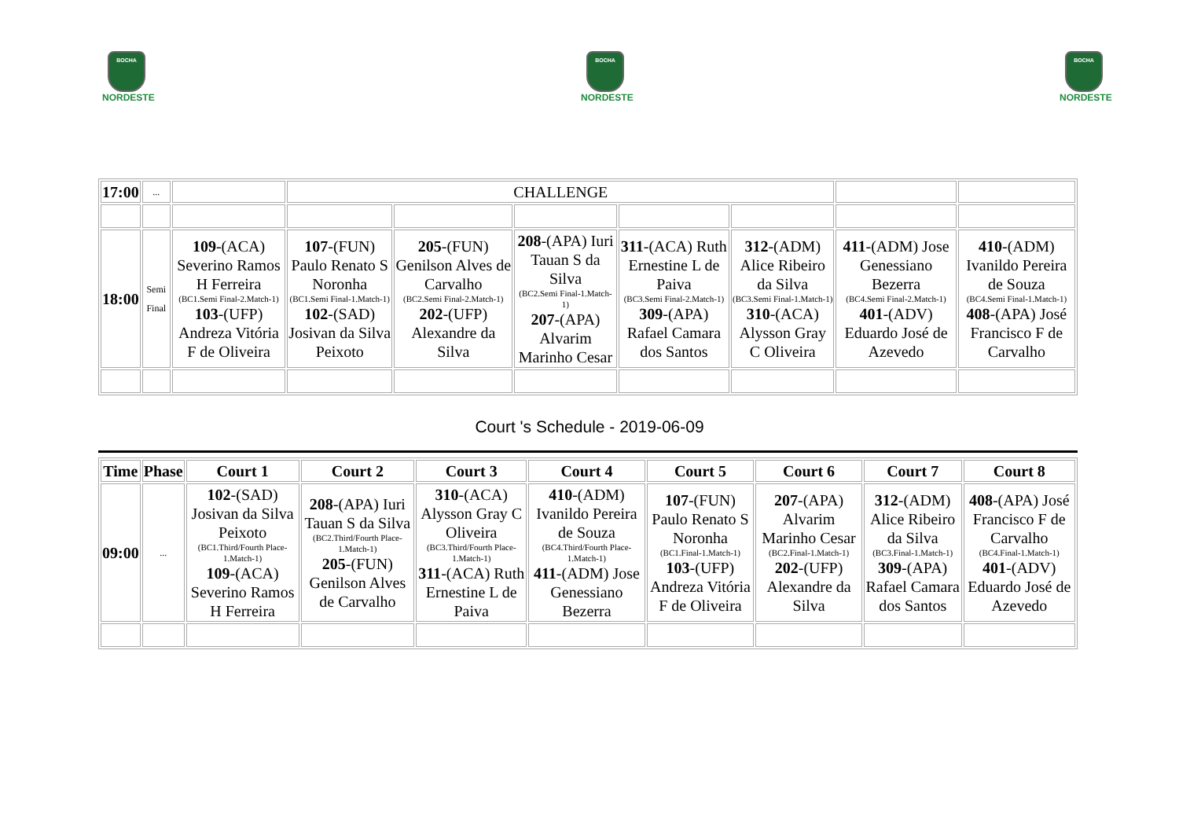BOCHA
NORDESTE
BOCHA
NORDESTE
BOCHA
NORDESTE
| 17:00 | ... | | CHALLENGE | | | | | | |
| 18:00 | Semi Final | 109 -(ACA) Severino Ramos H Ferreira (BC1.Semi Final-2.Match-1) 103 -(UFP) Andreza Vitória F de Oliveira | 107 -(FUN) Paulo Renato S Noronha (BC1.Semi Final-1.Match-1) 102 -(SAD) Josivan da Silva Peixoto | 205 -(FUN) Genilson Alves de Carvalho (BC2.Semi Final-2.Match-1) 202 -(UFP) Alexandre da Silva | 208 -(APA) Iuri Tauan S da Silva (BC2.Semi Final-1.Match-1) 207 -(APA) Alvarim Marinho Cesar | 311 -(ACA) Ruth Ernestine L de Paiva (BC3.Semi Final-2.Match-1) 309 -(APA) Rafael Camara dos Santos | 312 -(ADM) Alice Ribeiro da Silva (BC3.Semi Final-1.Match-1) 310 -(ACA) Alysson Gray C Oliveira | 411 -(ADM) Jose Genessiano Bezerra (BC4.Semi Final-2.Match-1) 401 -(ADV) Eduardo José de Azevedo | 410 -(ADM) Ivanildo Pereira de Souza (BC4.Semi Final-1.Match-1) 408 -(APA) José Francisco F de Carvalho |
Court 's Schedule - 2019-06-09
| Time | Phase | Court 1 | Court 2 | Court 3 | Court 4 | Court 5 | Court 6 | Court 7 | Court 8 |
| --- | --- | --- | --- | --- | --- | --- | --- | --- | --- |
| 09:00 | ... | 102 -(SAD) Josivan da Silva Peixoto (BC1.Third/Fourth Place-1.Match-1) 109 -(ACA) Severino Ramos H Ferreira | 208 -(APA) Iuri Tauan S da Silva (BC2.Third/Fourth Place-1.Match-1) 205 -(FUN) Genilson Alves de Carvalho | 310 -(ACA) Alysson Gray C Oliveira (BC3.Third/Fourth Place-1.Match-1) 311 -(ACA) Ruth Ernestine L de Paiva | 410 -(ADM) Ivanildo Pereira de Souza (BC4.Third/Fourth Place-1.Match-1) 411 -(ADM) Jose Genessiano Bezerra | 107 -(FUN) Paulo Renato S Noronha (BC1.Final-1.Match-1) 103 -(UFP) Andreza Vitória F de Oliveira | 207 -(APA) Alvarim Marinho Cesar (BC2.Final-1.Match-1) 202 -(UFP) Alexandre da Silva | 312 -(ADM) Alice Ribeiro da Silva (BC3.Final-1.Match-1) 309 -(APA) Rafael Camara dos Santos | 408 -(APA) José Francisco F de Carvalho (BC4.Final-1.Match-1) 401 -(ADV) Eduardo José de Azevedo |